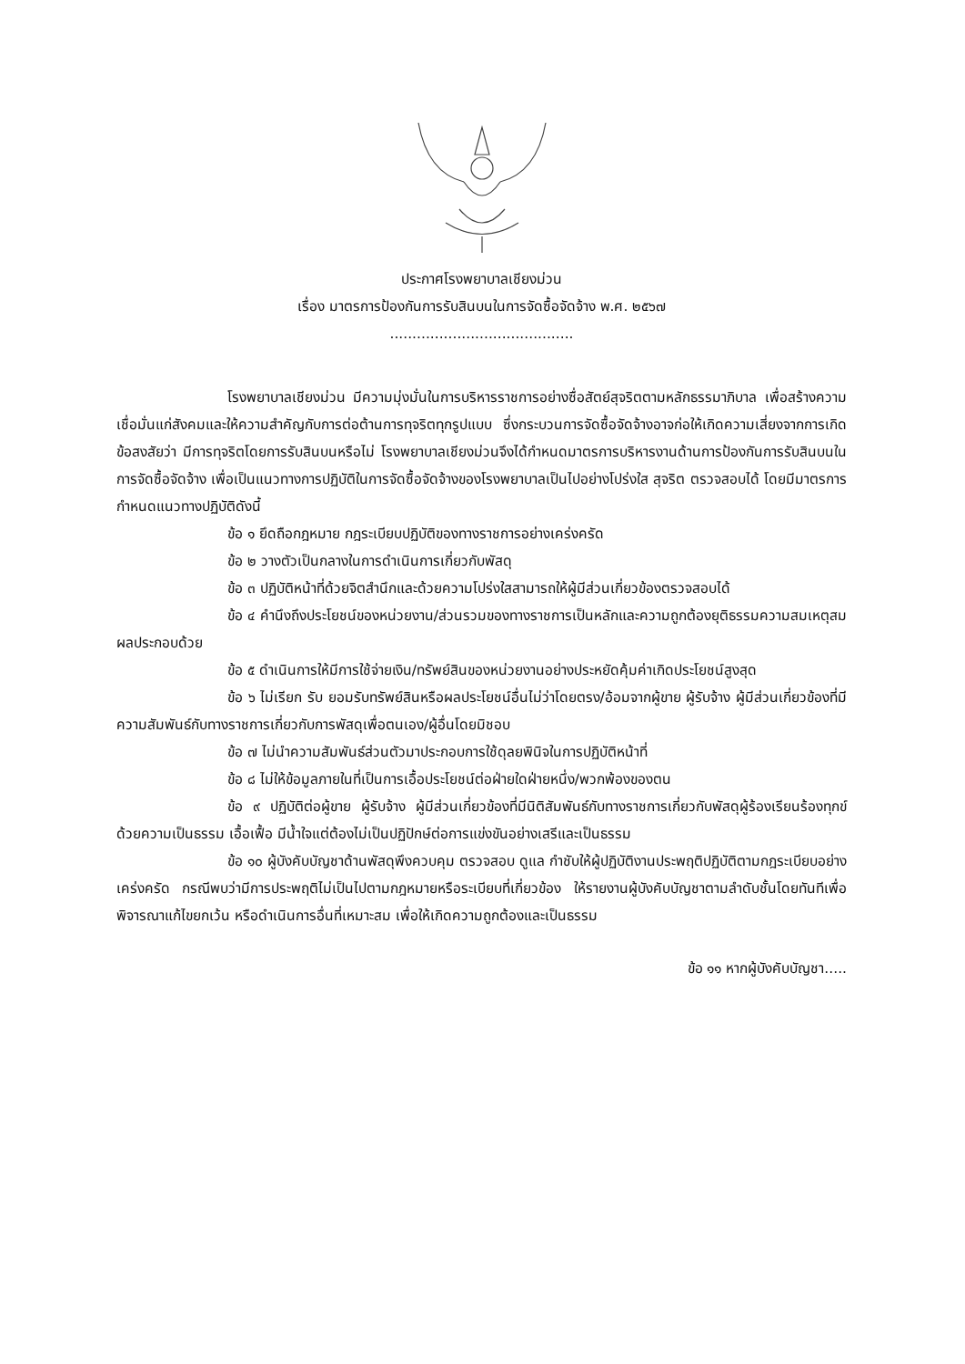ประกาศโรงพยาบาลเชียงม่วน
เรื่อง มาตรการป้องกันการรับสินบนในการจัดซื้อจัดจ้าง พ.ศ. ๒๕๖๗
.........................................
โรงพยาบาลเชียงม่วน มีความมุ่งมั่นในการบริหารราชการอย่างซื่อสัตย์สุจริตตามหลักธรรมาภิบาล เพื่อสร้างความเชื่อมั่นแก่สังคมและให้ความสำคัญกับการต่อต้านการทุจริตทุกรูปแบบ ซึ่งกระบวนการจัดซื้อจัดจ้างอาจก่อให้เกิดความเสี่ยงจากการเกิดข้อสงสัยว่า มีการทุจริตโดยการรับสินบนหรือไม่ โรงพยาบาลเชียงม่วนจึงได้กำหนดมาตรการบริหารงานด้านการป้องกันการรับสินบนในการจัดซื้อจัดจ้าง เพื่อเป็นแนวทางการปฏิบัติในการจัดซื้อจัดจ้างของโรงพยาบาลเป็นไปอย่างโปร่งใส สุจริต ตรวจสอบได้ โดยมีมาตรการกำหนดแนวทางปฏิบัติดังนี้
ข้อ ๑ ยึดถือกฎหมาย กฎระเบียบปฏิบัติของทางราชการอย่างเคร่งครัด
ข้อ ๒ วางตัวเป็นกลางในการดำเนินการเกี่ยวกับพัสดุ
ข้อ ๓ ปฏิบัติหน้าที่ด้วยจิตสำนึกและด้วยความโปร่งใสสามารถให้ผู้มีส่วนเกี่ยวข้องตรวจสอบได้
ข้อ ๔ คำนึงถึงประโยชน์ของหน่วยงาน/ส่วนรวมของทางราชการเป็นหลักและความถูกต้องยุติธรรมความสมเหตุสมผลประกอบด้วย
ข้อ ๕ ดำเนินการให้มีการใช้จ่ายเงิน/ทรัพย์สินของหน่วยงานอย่างประหยัดคุ้มค่าเกิดประโยชน์สูงสุด
ข้อ ๖ ไม่เรียก รับ ยอมรับทรัพย์สินหรือผลประโยชน์อื่นไม่ว่าโดยตรง/อ้อมจากผู้ขาย ผู้รับจ้าง ผู้มีส่วนเกี่ยวข้องที่มีความสัมพันธ์กับทางราชการเกี่ยวกับการพัสดุเพื่อตนเอง/ผู้อื่นโดยมิชอบ
ข้อ ๗ ไม่นำความสัมพันธ์ส่วนตัวมาประกอบการใช้ดุลยพินิจในการปฏิบัติหน้าที่
ข้อ ๘ ไม่ให้ข้อมูลภายในที่เป็นการเอื้อประโยชน์ต่อฝ่ายใดฝ่ายหนึ่ง/พวกพ้องของตน
ข้อ ๙ ปฏิบัติต่อผู้ขาย ผู้รับจ้าง ผู้มีส่วนเกี่ยวข้องที่มีนิติสัมพันธ์กับทางราชการเกี่ยวกับพัสดุผู้ร้องเรียนร้องทุกข์ด้วยความเป็นธรรม เอื้อเฟื้อ มีน้ำใจแต่ต้องไม่เป็นปฏิปักษ์ต่อการแข่งขันอย่างเสรีและเป็นธรรม
ข้อ ๑๐ ผู้บังคับบัญชาด้านพัสดุพึงควบคุม ตรวจสอบ ดูแล กำชับให้ผู้ปฏิบัติงานประพฤติปฏิบัติตามกฎระเบียบอย่างเคร่งครัด กรณีพบว่ามีการประพฤติไม่เป็นไปตามกฎหมายหรือระเบียบที่เกี่ยวข้อง ให้รายงานผู้บังคับบัญชาตามลำดับชั้นโดยทันทีเพื่อพิจารณาแก้ไขยกเว้น หรือดำเนินการอื่นที่เหมาะสม เพื่อให้เกิดความถูกต้องและเป็นธรรม
ข้อ ๑๑ หากผู้บังคับบัญชา.....